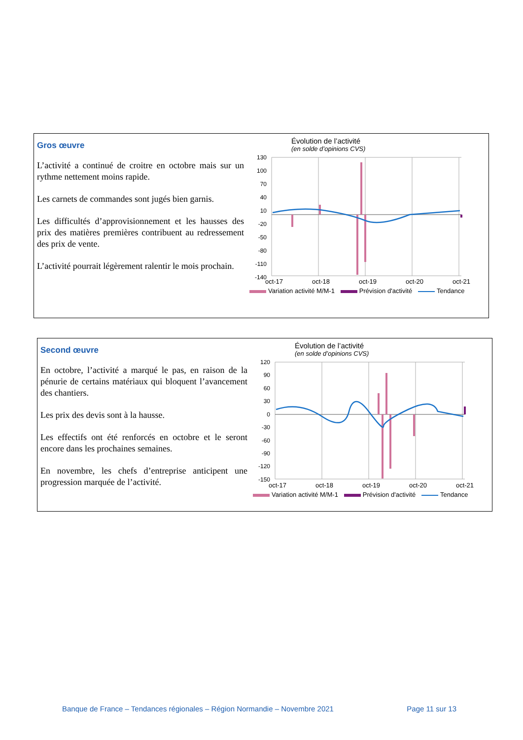Gros œuvre
L’activité a continué de croitre en octobre mais sur un rythme nettement moins rapide.
Les carnets de commandes sont jugés bien garnis.
Les difficultés d’approvisionnement et les hausses des prix des matières premières contribuent au redressement des prix de vente.
L’activité pourrait légèrement ralentir le mois prochain.
Évolution de l’activité
(en solde d’opinions CVS)
130
100
70
40
10
-20
-50
-80
-110
-140
oct-17
oct-18
oct-19
oct-20
oct-21
Variation activité M/M-1 Prévision d'activité Tendance
Second œuvre
En octobre, l’activité a marqué le pas, en raison de la pénurie de certains matériaux qui bloquent l’avancement des chantiers.
Les prix des devis sont à la hausse.
Les effectifs ont été renforcés en octobre et le seront encore dans les prochaines semaines.
En novembre, les chefs d’entreprise anticipent une progression marquée de l’activité.
Évolution de l’activité
(en solde d’opinions CVS)
120
90
60
30
0
-30
-60
-90
-120
-150
oct-17
oct-18
oct-19
oct-20
oct-21
Variation activité M/M-1 Prévision d'activité Tendance
Banque de France – Tendances régionales – Région Normandie – Novembre 2021 Page 11 sur 13